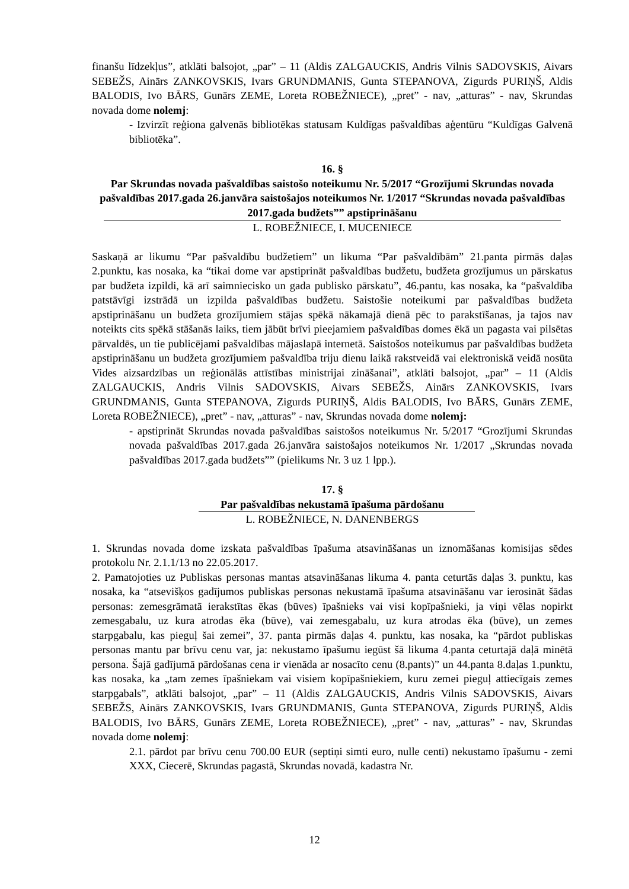finanšu līdzekļus”, atklāti balsojot, „par” – 11 (Aldis ZALGAUCKIS, Andris Vilnis SADOVSKIS, Aivars SEBEŽS, Ainārs ZANKOVSKIS, Ivars GRUNDMANIS, Gunta STEPANOVA, Zigurds PURIŅŠ, Aldis BALODIS, Ivo BĀRS, Gunārs ZEME, Loreta ROBEŽNIECE), „pret” - nav, „atturas” - nav, Skrundas novada dome nolemj:
- Izvirzīt reģiona galvenās bibliotēkas statusam Kuldīgas pašvaldības aģentūru “Kuldīgas Galvenā bibliotēka”.
16. §
Par Skrundas novada pašvaldības saistošo noteikumu Nr. 5/2017 “Grozījumi Skrundas novada pašvaldības 2017.gada 26.janvāra saistošajos noteikumos Nr. 1/2017 “Skrundas novada pašvaldības 2017.gada budžets”” apstiprināšanu
L. ROBEŽNIECE, I. MUCENIECE
Saskaņā ar likumu “Par pašvaldību budžetiem” un likuma “Par pašvaldībām” 21.panta pirmās daļas 2.punktu, kas nosaka, ka “tikai dome var apstiprināt pašvaldības budžetu, budžeta grozījumus un pārskatus par budžeta izpildi, kā arī saimniecisko un gada publisko pārskatu”, 46.pantu, kas nosaka, ka “pašvaldība patstāvīgi izstrādā un izpilda pašvaldības budžetu. Saistošie noteikumi par pašvaldības budžeta apstiprināšanu un budžeta grozījumiem stājas spēkā nākamajā dienā pēc to parakstīšanas, ja tajos nav noteikts cits spēkā stāšanās laiks, tiem jābūt brīvi pieejamiem pašvaldības domes ēkā un pagasta vai pilsētas pārvaldēs, un tie publicējami pašvaldības mājaslapā internetā. Saistošos noteikumus par pašvaldības budžeta apstiprināšanu un budžeta grozījumiem pašvaldība triju dienu laikā rakstveidā vai elektroniskā veidā nosūta Vides aizsardzības un reģionālās attīstības ministrijai zināšanai”, atklāti balsojot, „par” – 11 (Aldis ZALGAUCKIS, Andris Vilnis SADOVSKIS, Aivars SEBEŽS, Ainārs ZANKOVSKIS, Ivars GRUNDMANIS, Gunta STEPANOVA, Zigurds PURIŅŠ, Aldis BALODIS, Ivo BĀRS, Gunārs ZEME, Loreta ROBEŽNIECE), „pret” - nav, „atturas” - nav, Skrundas novada dome nolemj:
- apstiprināt Skrundas novada pašvaldības saistošos noteikumus Nr. 5/2017 “Grozījumi Skrundas novada pašvaldības 2017.gada 26.janvāra saistošajos noteikumos Nr. 1/2017 „Skrundas novada pašvaldības 2017.gada budžets”” (pielikums Nr. 3 uz 1 lpp.).
17. §
Par pašvaldības nekustamā īpašuma pārdošanu
L. ROBEŽNIECE, N. DANENBERGS
1. Skrundas novada dome izskata pašvaldības īpašuma atsavināšanas un iznomāšanas komisijas sēdes protokolu Nr. 2.1.1/13 no 22.05.2017.
2. Pamatojoties uz Publiskas personas mantas atsavināšanas likuma 4. panta ceturtās daļas 3. punktu, kas nosaka, ka “atsevišķos gadījumos publiskas personas nekustamā īpašuma atsavināšanu var ierosināt šādas personas: zemesgrāmatā ierakstītas ēkas (būves) īpašnieks vai visi kopīpašnieki, ja viņi vēlas nopirkt zemesgabalu, uz kura atrodas ēka (būve), vai zemesgabalu, uz kura atrodas ēka (būve), un zemes starpgabalu, kas pieguļ šai zemei”, 37. panta pirmās daļas 4. punktu, kas nosaka, ka “pārdot publiskas personas mantu par brīvu cenu var, ja: nekustamo īpašumu iegūst šā likuma 4.panta ceturtajā daļā minētā persona. Šajā gadījumā pārdošanas cena ir vienāda ar nosacīto cenu (8.pants)” un 44.panta 8.daļas 1.punktu, kas nosaka, ka „tam zemes īpašniekam vai visiem kopīpašniekiem, kuru zemei pieguļ attiecīgais zemes starpgabals”, atklāti balsojot, „par” – 11 (Aldis ZALGAUCKIS, Andris Vilnis SADOVSKIS, Aivars SEBEŽS, Ainārs ZANKOVSKIS, Ivars GRUNDMANIS, Gunta STEPANOVA, Zigurds PURIŅŠ, Aldis BALODIS, Ivo BĀRS, Gunārs ZEME, Loreta ROBEŽNIECE), „pret” - nav, „atturas” - nav, Skrundas novada dome nolemj:
2.1. pārdot par brīvu cenu 700.00 EUR (septiņi simti euro, nulle centi) nekustamo īpašumu - zemi XXX, Ciecerē, Skrundas pagastā, Skrundas novadā, kadastra Nr.
12